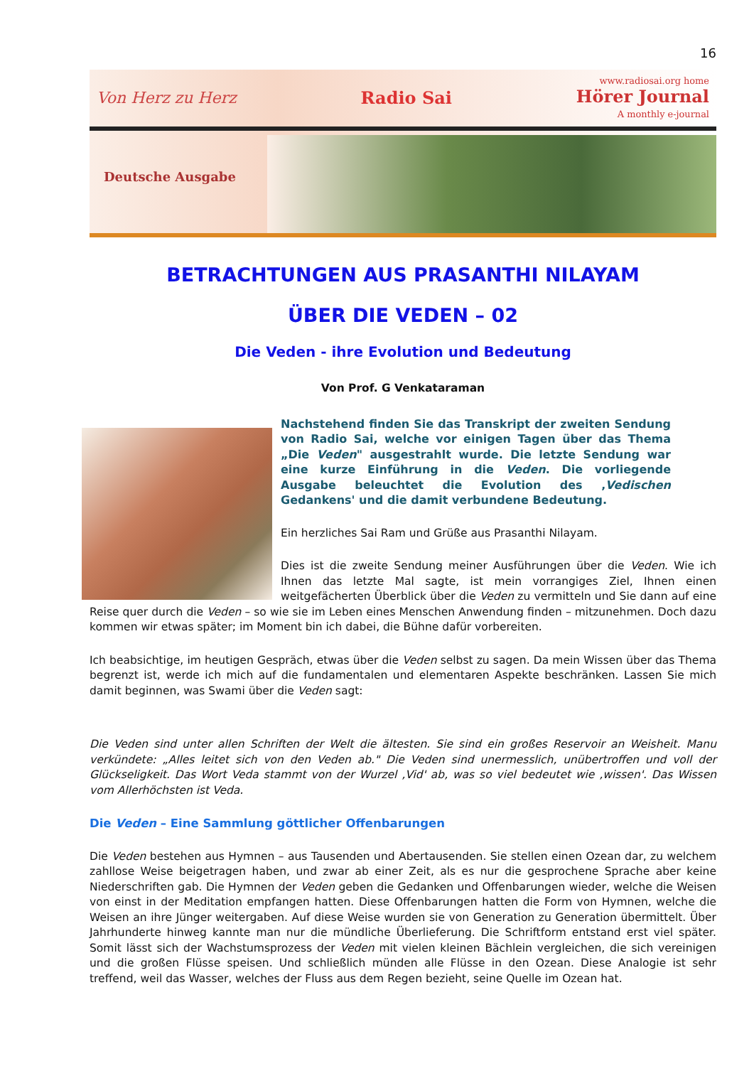16
Von Herz zu Herz Radio Sai www.radiosai.org home
Hörer Journal
A monthly e-journal
Deutsche Ausgabe
BETRACHTUNGEN AUS PRASANTHI NILAYAM
ÜBER DIE VEDEN – 02
Die Veden - ihre Evolution und Bedeutung
Von Prof. G Venkataraman
Nachstehend finden Sie das Transkript der zweiten Sendung von Radio Sai, welche vor einigen Tagen über das Thema „Die Veden" ausgestrahlt wurde. Die letzte Sendung war eine kurze Einführung in die Veden. Die vorliegende Ausgabe beleuchtet die Evolution des ‚Vedischen Gedankens' und die damit verbundene Bedeutung.
Ein herzliches Sai Ram und Grüße aus Prasanthi Nilayam.
Dies ist die zweite Sendung meiner Ausführungen über die Veden. Wie ich Ihnen das letzte Mal sagte, ist mein vorrangiges Ziel, Ihnen einen weitgefächerten Überblick über die Veden zu vermitteln und Sie dann auf eine Reise quer durch die Veden – so wie sie im Leben eines Menschen Anwendung finden – mitzunehmen. Doch dazu kommen wir etwas später; im Moment bin ich dabei, die Bühne dafür vorbereiten.
Ich beabsichtige, im heutigen Gespräch, etwas über die Veden selbst zu sagen. Da mein Wissen über das Thema begrenzt ist, werde ich mich auf die fundamentalen und elementaren Aspekte beschränken. Lassen Sie mich damit beginnen, was Swami über die Veden sagt:
Die Veden sind unter allen Schriften der Welt die ältesten. Sie sind ein großes Reservoir an Weisheit. Manu verkündete: „Alles leitet sich von den Veden ab." Die Veden sind unermesslich, unübertroffen und voll der Glückseligkeit. Das Wort Veda stammt von der Wurzel ‚Vid' ab, was so viel bedeutet wie ‚wissen'. Das Wissen vom Allerhöchsten ist Veda.
Die Veden – Eine Sammlung göttlicher Offenbarungen
Die Veden bestehen aus Hymnen – aus Tausenden und Abertausenden. Sie stellen einen Ozean dar, zu welchem zahllose Weise beigetragen haben, und zwar ab einer Zeit, als es nur die gesprochene Sprache aber keine Niederschriften gab. Die Hymnen der Veden geben die Gedanken und Offenbarungen wieder, welche die Weisen von einst in der Meditation empfangen hatten. Diese Offenbarungen hatten die Form von Hymnen, welche die Weisen an ihre Jünger weitergaben. Auf diese Weise wurden sie von Generation zu Generation übermittelt. Über Jahrhunderte hinweg kannte man nur die mündliche Überlieferung. Die Schriftform entstand erst viel später. Somit lässt sich der Wachstumsprozess der Veden mit vielen kleinen Bächlein vergleichen, die sich vereinigen und die großen Flüsse speisen. Und schließlich münden alle Flüsse in den Ozean. Diese Analogie ist sehr treffend, weil das Wasser, welches der Fluss aus dem Regen bezieht, seine Quelle im Ozean hat.